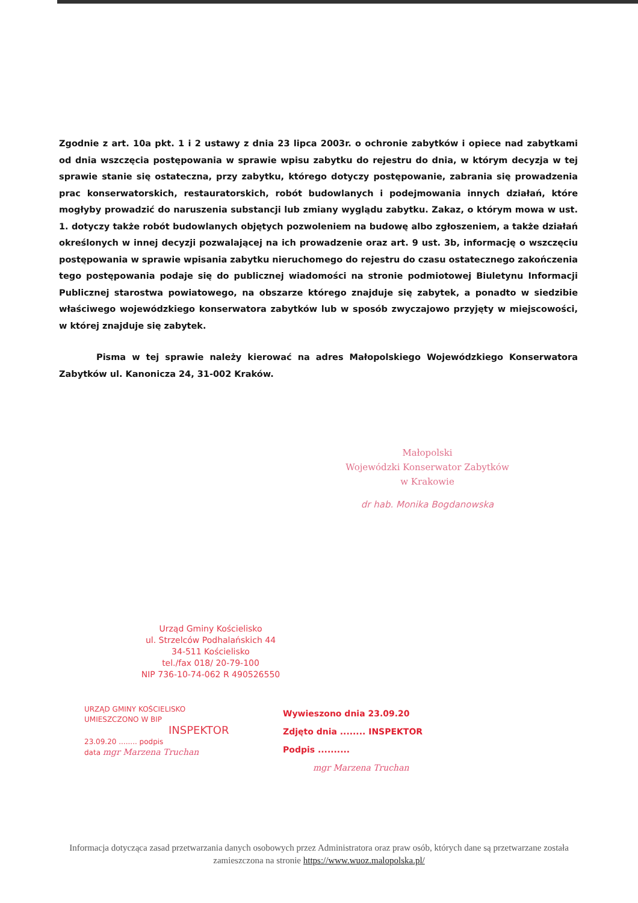Zgodnie z art. 10a pkt. 1 i 2 ustawy z dnia 23 lipca 2003r. o ochronie zabytków i opiece nad zabytkami od dnia wszczęcia postępowania w sprawie wpisu zabytku do rejestru do dnia, w którym decyzja w tej sprawie stanie się ostateczna, przy zabytku, którego dotyczy postępowanie, zabrania się prowadzenia prac konserwatorskich, restauratorskich, robót budowlanych i podejmowania innych działań, które mogłyby prowadzić do naruszenia substancji lub zmiany wyglądu zabytku. Zakaz, o którym mowa w ust. 1. dotyczy także robót budowlanych objętych pozwoleniem na budowę albo zgłoszeniem, a także działań określonych w innej decyzji pozwalającej na ich prowadzenie oraz art. 9 ust. 3b, informację o wszczęciu postępowania w sprawie wpisania zabytku nieruchomego do rejestru do czasu ostatecznego zakończenia tego postępowania podaje się do publicznej wiadomości na stronie podmiotowej Biuletynu Informacji Publicznej starostwa powiatowego, na obszarze którego znajduje się zabytek, a ponadto w siedzibie właściwego wojewódzkiego konserwatora zabytków lub w sposób zwyczajowo przyjęty w miejscowości, w której znajduje się zabytek.
Pisma w tej sprawie należy kierować na adres Małopolskiego Wojewódzkiego Konserwatora Zabytków ul. Kanonicza 24, 31-002 Kraków.
Małopolski
Wojewódzki Konserwator Zabytków
w Krakowie
dr hab. Monika Bogdanowska
Urząd Gminy Kościelisko
ul. Strzelców Podhalańskich 44
34-511 Kościelisko
tel./fax 018/ 20-79-100
NIP 736-10-74-062 R 490526550
URZĄD GMINY KOŚCIELISKO
UMIESZCZONO W BIP
INSPEKTOR
23.09.20 ........ podpis
data mgr Marzena Truchan
Wywieszono dnia 23.09.20
Zdjęto dnia ........ INSPEKTOR
Podpis ..........
mgr Marzena Truchan
Informacja dotycząca zasad przetwarzania danych osobowych przez Administratora oraz praw osób, których dane są przetwarzane została zamieszczona na stronie https://www.wuoz.malopolska.pl/